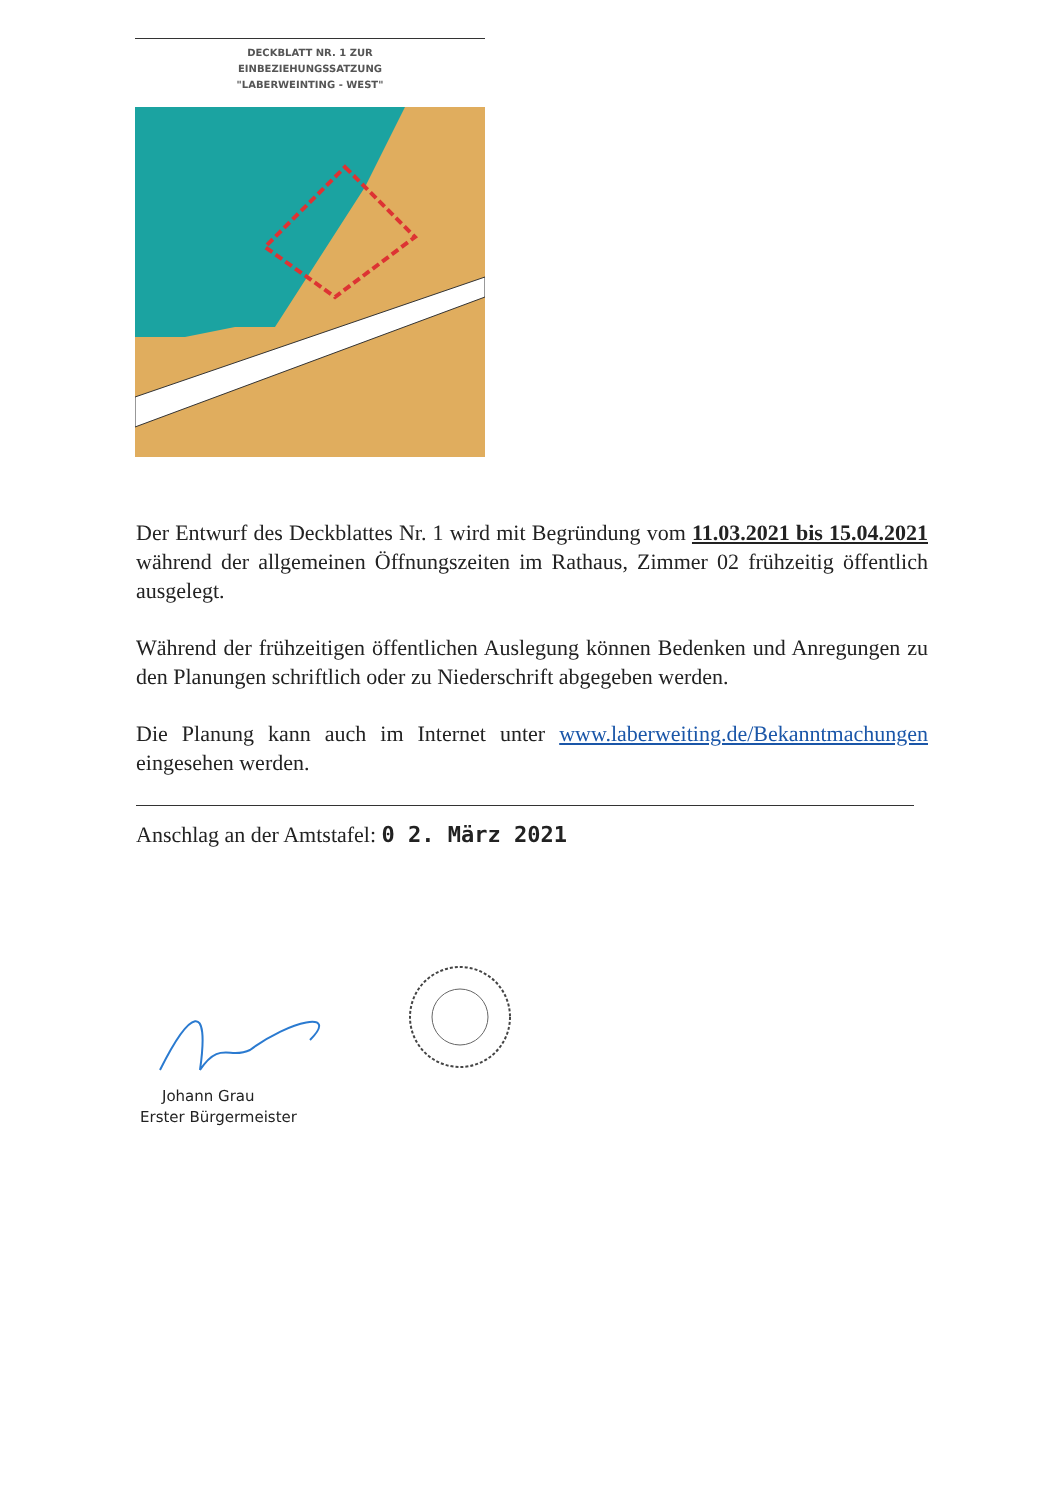DECKBLATT NR. 1 ZUR
EINBEZIEHUNGSSATZUNG
"LABERWEINTING - WEST"
Der Entwurf des Deckblattes Nr. 1 wird mit Begründung vom 11.03.2021 bis 15.04.2021 während der allgemeinen Öffnungszeiten im Rathaus, Zimmer 02 frühzeitig öffentlich ausgelegt.
Während der frühzeitigen öffentlichen Auslegung können Bedenken und Anregungen zu den Planungen schriftlich oder zu Niederschrift abgegeben werden.
Die Planung kann auch im Internet unter www.laberweiting.de/Bekanntmachungen eingesehen werden.
Anschlag an der Amtstafel: 0 2. März 2021
Johann Grau
Erster Bürgermeister